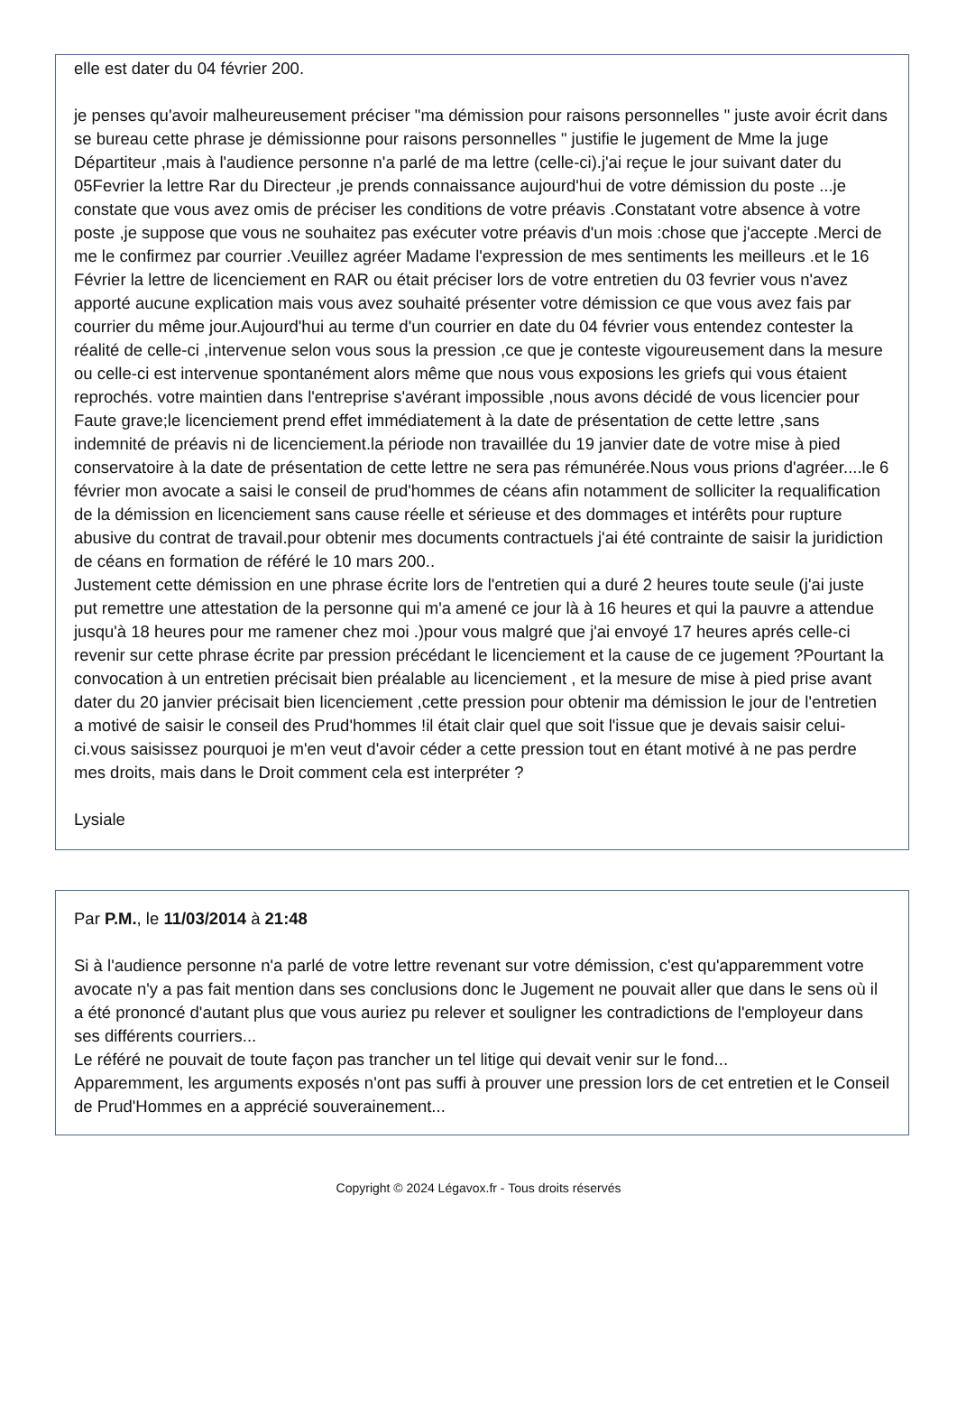elle est dater du 04 février 200.
je penses qu'avoir malheureusement préciser "ma démission pour raisons personnelles " juste avoir écrit dans se bureau cette phrase je démissionne pour raisons personnelles " justifie le jugement de Mme la juge Départiteur ,mais à l'audience personne n'a parlé de ma lettre (celle-ci).j'ai reçue le jour suivant dater du 05Fevrier la lettre Rar du Directeur ,je prends connaissance aujourd'hui de votre démission du poste ...je constate que vous avez omis de préciser les conditions de votre préavis .Constatant votre absence à votre poste ,je suppose que vous ne souhaitez pas exécuter votre préavis d'un mois :chose que j'accepte .Merci de me le confirmez par courrier .Veuillez agréer Madame l'expression de mes sentiments les meilleurs .et le 16 Février la lettre de licenciement en RAR ou était préciser lors de votre entretien du 03 fevrier vous n'avez apporté aucune explication mais vous avez souhaité présenter votre démission ce que vous avez fais par courrier du même jour.Aujourd'hui au terme d'un courrier en date du 04 février vous entendez contester la réalité de celle-ci ,intervenue selon vous sous la pression ,ce que je conteste vigoureusement dans la mesure ou celle-ci est intervenue spontanément alors même que nous vous exposions les griefs qui vous étaient reprochés. votre maintien dans l'entreprise s'avérant impossible ,nous avons décidé de vous licencier pour Faute grave;le licenciement prend effet immédiatement à la date de présentation de cette lettre ,sans indemnité de préavis ni de licenciement.la période non travaillée du 19 janvier date de votre mise à pied conservatoire à la date de présentation de cette lettre ne sera pas rémunérée.Nous vous prions d'agréer....le 6 février mon avocate a saisi le conseil de prud'hommes de céans afin notamment de solliciter la requalification de la démission en licenciement sans cause réelle et sérieuse et des dommages et intérêts pour rupture abusive du contrat de travail.pour obtenir mes documents contractuels j'ai été contrainte de saisir la juridiction de céans en formation de référé le 10 mars 200..
Justement cette démission en une phrase écrite lors de l'entretien qui a duré 2 heures toute seule (j'ai juste put remettre une attestation de la personne qui m'a amené ce jour là à 16 heures et qui la pauvre a attendue jusqu'à 18 heures pour me ramener chez moi .)pour vous malgré que j'ai envoyé 17 heures aprés celle-ci revenir sur cette phrase écrite par pression précédant le licenciement et la cause de ce jugement ?Pourtant la convocation à un entretien précisait bien préalable au licenciement , et la mesure de mise à pied prise avant dater du 20 janvier précisait bien licenciement ,cette pression pour obtenir ma démission le jour de l'entretien a motivé de saisir le conseil des Prud'hommes !il était clair quel que soit l'issue que je devais saisir celui-ci.vous saisissez pourquoi je m'en veut d'avoir céder a cette pression tout en étant motivé à ne pas perdre mes droits, mais dans le Droit comment cela est interpréter ?
Lysiale
Par P.M., le 11/03/2014 à 21:48
Si à l'audience personne n'a parlé de votre lettre revenant sur votre démission, c'est qu'apparemment votre avocate n'y a pas fait mention dans ses conclusions donc le Jugement ne pouvait aller que dans le sens où il a été prononcé d'autant plus que vous auriez pu relever et souligner les contradictions de l'employeur dans ses différents courriers...
Le référé ne pouvait de toute façon pas trancher un tel litige qui devait venir sur le fond...
Apparemment, les arguments exposés n'ont pas suffi à prouver une pression lors de cet entretien et le Conseil de Prud'Hommes en a apprécié souverainement...
Copyright © 2024 Légavox.fr - Tous droits réservés